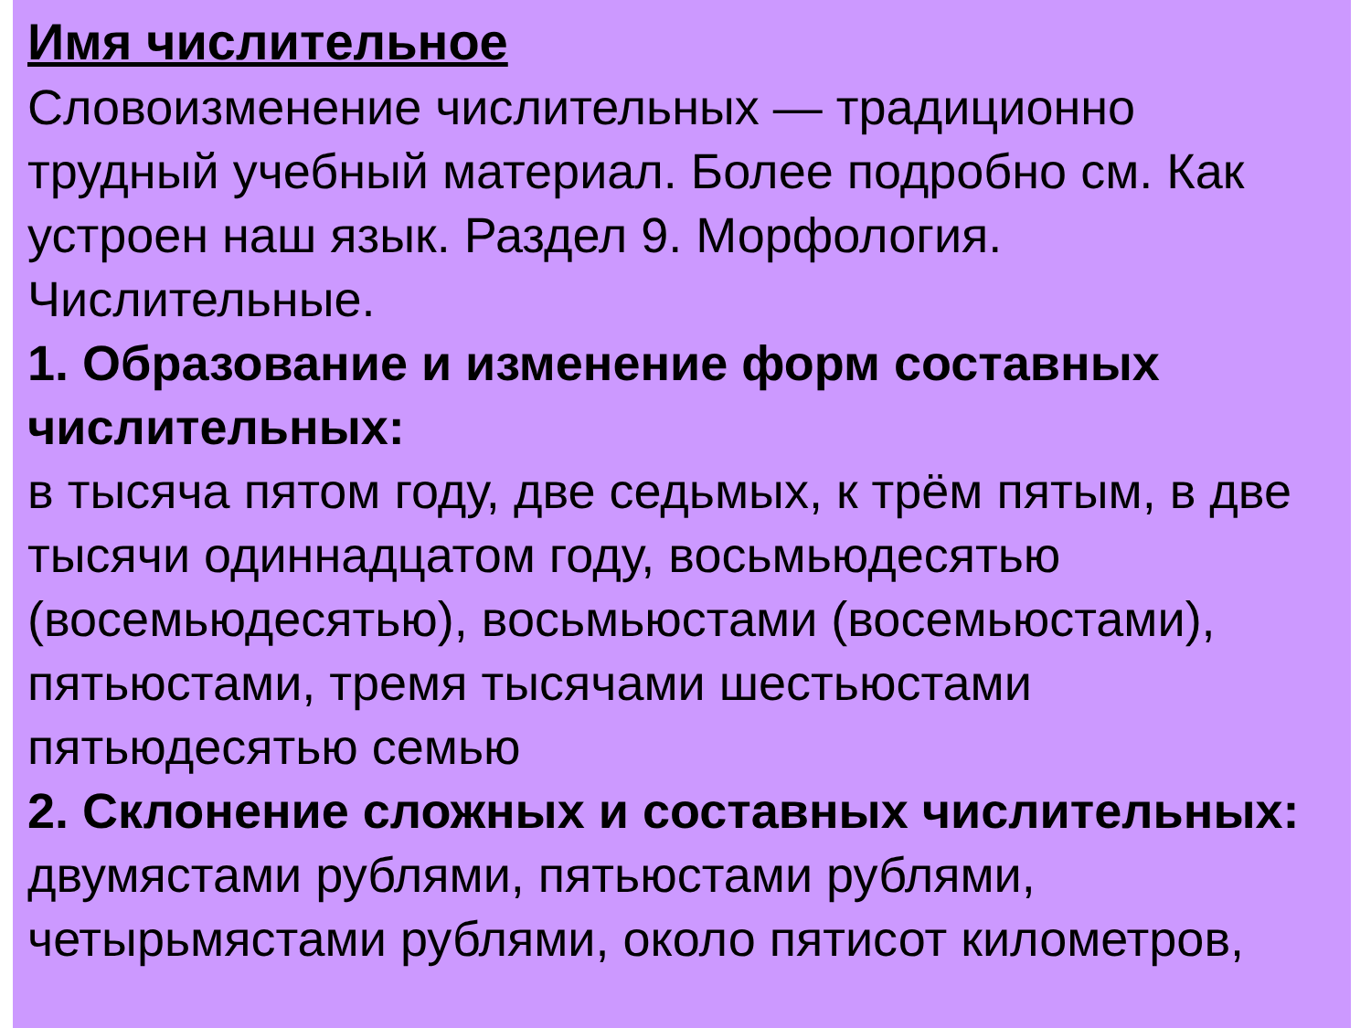Имя числительное
Словоизменение числительных — традиционно трудный учебный материал. Более подробно см. Как устроен наш язык. Раздел 9. Морфология. Числительные.
1. Образование и изменение форм составных числительных:
в тысяча пятом году, две седьмых, к трём пятым, в две тысячи одиннадцатом году, восьмьюдесятью (восемьюдесятью), восьмьюстами (восемьюстами), пятьюстами, тремя тысячами шестьюстами пятьюдесятью семью
2. Склонение сложных и составных числительных:
двумястами рублями, пятьюстами рублями, четырьмястами рублями, около пятисот километров,